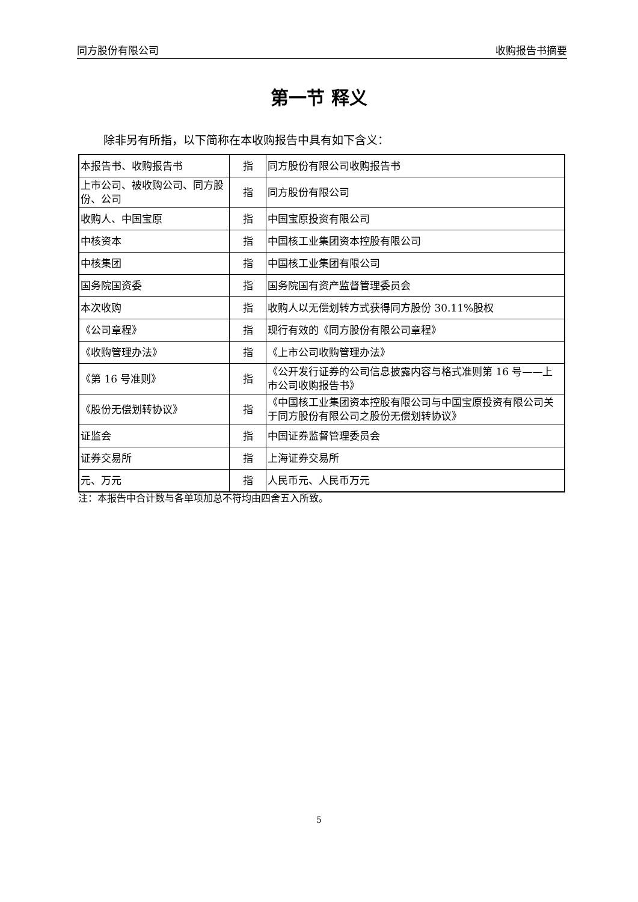同方股份有限公司 收购报告书摘要
第一节 释义
除非另有所指，以下简称在本收购报告中具有如下含义：
| 本报告书、收购报告书 | 指 | 同方股份有限公司收购报告书 |
| 上市公司、被收购公司、同方股份、公司 | 指 | 同方股份有限公司 |
| 收购人、中国宝原 | 指 | 中国宝原投资有限公司 |
| 中核资本 | 指 | 中国核工业集团资本控股有限公司 |
| 中核集团 | 指 | 中国核工业集团有限公司 |
| 国务院国资委 | 指 | 国务院国有资产监督管理委员会 |
| 本次收购 | 指 | 收购人以无偿划转方式获得同方股份 30.11%股权 |
| 《公司章程》 | 指 | 现行有效的《同方股份有限公司章程》 |
| 《收购管理办法》 | 指 | 《上市公司收购管理办法》 |
| 《第 16 号准则》 | 指 | 《公开发行证券的公司信息披露内容与格式准则第 16 号——上市公司收购报告书》 |
| 《股份无偿划转协议》 | 指 | 《中国核工业集团资本控股有限公司与中国宝原投资有限公司关于同方股份有限公司之股份无偿划转协议》 |
| 证监会 | 指 | 中国证券监督管理委员会 |
| 证券交易所 | 指 | 上海证券交易所 |
| 元、万元 | 指 | 人民币元、人民币万元 |
注：本报告中合计数与各单项加总不符均由四舍五入所致。
5